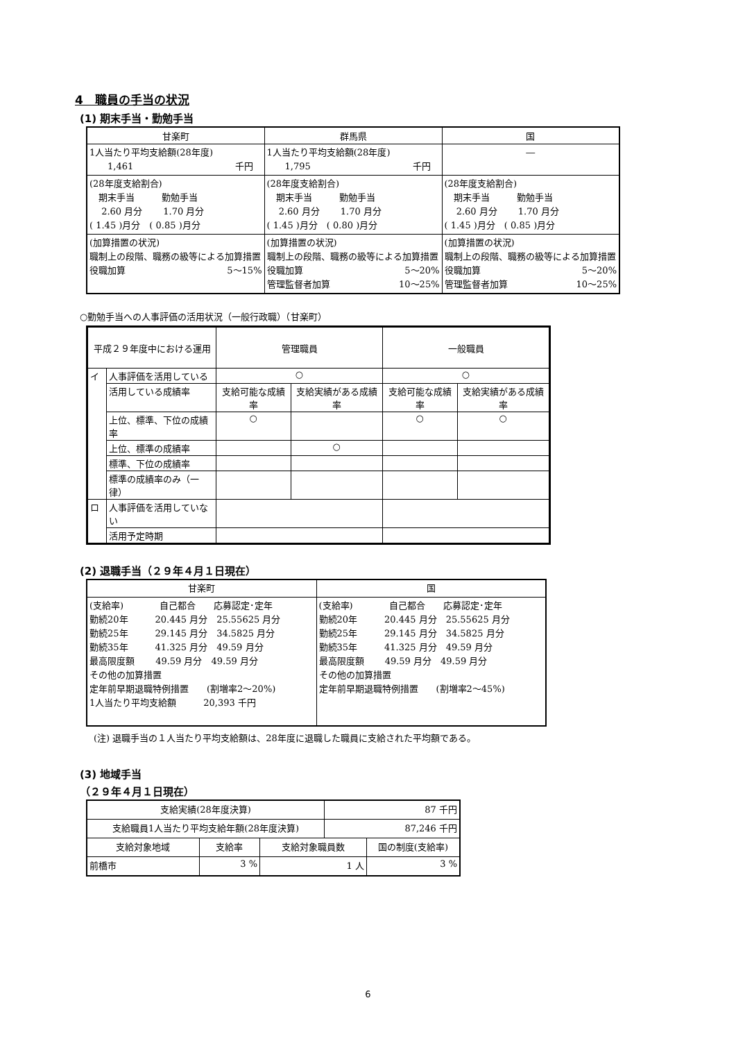4　職員の手当の状況
(1) 期末手当・勤勉手当
| 甘楽町 | 群馬県 | 国 |
| --- | --- | --- |
| 1人当たり平均支給額(28年度) 1,461 千円 | 1人当たり平均支給額(28年度) 1,795 千円 | ― |
| (28年度支給割合) 期末手当 勤勉手当 2.60 月分 1.70 月分 ( 1.45 )月分 ( 0.85 )月分 | (28年度支給割合) 期末手当 勤勉手当 2.60 月分 1.70 月分 ( 1.45 )月分 ( 0.80 )月分 | (28年度支給割合) 期末手当 勤勉手当 2.60 月分 1.70 月分 ( 1.45 )月分 ( 0.85 )月分 |
| (加算措置の状況) 職制上の段階、職務の級等による加算措置 役職加算 5～15% | (加算措置の状況) 職制上の段階、職務の級等による加算措置 役職加算 5～20% 管理監督者加算 10～25% | (加算措置の状況) 職制上の段階、職務の級等による加算措置 役職加算 5～20% 管理監督者加算 10～25% |
○勤勉手当への人事評価の活用状況（一般行政職）（甘楽町）
| 平成２９年度中における運用 | | 管理職員 | | 一般職員 | |
| --- | --- | --- | --- | --- | --- |
| イ | 人事評価を活用している | ○ | | ○ | |
| | 活用している成績率 | 支給可能な成績率 | 支給実績がある成績率 | 支給可能な成績率 | 支給実績がある成績率 |
| | 上位、標準、下位の成績率 | ○ | | ○ | ○ |
| | 上位、標準の成績率 | | ○ | | |
| | 標準、下位の成績率 | | | | |
| | 標準の成績率のみ（一律） | | | | |
| ロ | 人事評価を活用していない | | | | |
| | 活用予定時期 | | | | |
(2) 退職手当（２９年４月１日現在）
| 甘楽町 | 国 |
| (支給率) 自己都合 応募認定･定年 勤続20年 20.445 月分 25.55625 月分 勤続25年 29.145 月分 34.5825 月分 勤続35年 41.325 月分 49.59 月分 最高限度額 49.59 月分 49.59 月分 その他の加算措置 定年前早期退職特例措置 (割増率2～20%) 1人当たり平均支給額 20,393 千円 | (支給率) 自己都合 応募認定･定年 勤続20年 20.445 月分 25.55625 月分 勤続25年 29.145 月分 34.5825 月分 勤続35年 41.325 月分 49.59 月分 最高限度額 49.59 月分 49.59 月分 その他の加算措置 定年前早期退職特例措置 (割増率2～45%) |
(注) 退職手当の１人当たり平均支給額は、28年度に退職した職員に支給された平均額である。
(3) 地域手当
（２９年４月１日現在）
| 支給実績(28年度決算) | | | 87 千円 | |
| 支給職員1人当たり平均支給年額(28年度決算) | | | 87,246 千円 | |
| 支給対象地域 | 支給率 | 支給対象職員数 | | 国の制度(支給率) |
| 前橋市 | 3 % | 1 人 | | 3 % |
6